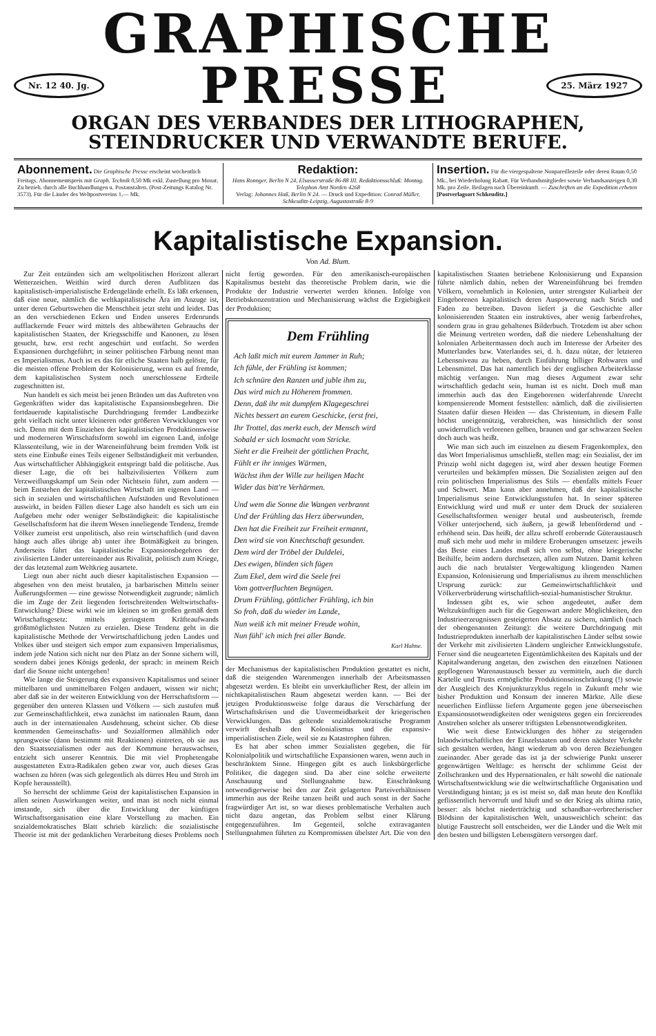GRAPHISCHE
Nr. 12 40. Jg. PRESSE 25. März 1927
ORGAN DES VERBANDES DER LITHOGRAPHEN,
STEINDRUCKER UND VERWANDTE BERUFE.
Abonnement. Die Graphische Presse erscheint wöchentlich Freitags. Abonnementspreis mit Graph. Technik 0,50 Mk exkl. Zustellung pro Monat. Zu bezieh. durch alle Buchhandlungen u. Postanstalten. (Post-Zeitungs Katalog Nr. 3573). Für die Länder des Weltpostvereins 1,— Mk.
Redaktion:
Hans Ronnger, Berlin N 24, Elsasserstraße 86-88 III. Redaktionsschluß: Montag. Telephon Amt Norden 4268
Verlag: Johannes Haß, Berlin N 24. — Druck und Expedition: Conrad Müller, Schkeuditz-Leipzig, Augustastraße 8-9
Insertion. Für die viergespaltene Nonpareillezeile oder deren Raum 0,50 Mk., bei Wiederholung Rabatt. Für Verbandsmitglieder sowie Verbandsanzeigen 0,30 Mk. pro Zeile. Beilagen nach Übereinkunft. — Zuschriften an die Expedition erbeten [Postverlagsort Schkeuditz.]
Kapitalistische Expansion.
Von Ad. Blum.
Zur Zeit entzünden sich am weltpolitischen Horizont allerart Wetterzeichen. Weithin wird durch deren Aufblitzen das kapitalistisch-imperialistische Erdengelände erhellt. Es läßt erkennen, daß eine neue, nämlich die weltkapitalistische Ära im Anzuge ist, unter deren Geburtswehen die Menschheit jetzt steht und leidet. Das an den verschiedenen Ecken und Enden unseres Erdenrunds aufflackernde Feuer wird mittels des altbewährten Gebrauchs der kapitalistischen Staaten, der Kriegsschiffe und Kanonen, zu lösen gesucht, bzw. erst recht angeschürt und entfacht. So werden Expansionen durchgeführt; in seiner politischen Färbung nennt man es Imperialismus. Auch ist es das für etliche Staaten halb gelöste, für die meisten offene Problem der Kolonisierung, wenn es auf fremde, dem kapitalistischen System noch unerschlossene Erdteile zugeschnitten ist.
Nun handelt es sich meist bei jenen Bränden um das Auftreten von Gegenkräften wider das kapitalistische Expansionsbegehren. Die fortdauernde kapitalistische Durchdringung fremder Landbezirke geht vielfach nicht unter kleineren oder größeren Verwicklungen vor sich. Denn mit dem Einziehen der kapitalistischen Produktionsweise und moderneren Wirtschaftsform sowohl im eigenen Land, infolge Klassenteilung, wie in der Wareneinführung beim fremden Volk ist stets eine Einbuße eines Teils eigener Selbständigkeit mit verbunden. Aus wirtschaftlicher Abhängigkeit entspringt bald die politische. Aus dieser Lage, die oft bei halbzivilisierten Völkern zum Verzweiflungskampf um Sein oder Nichtsein führt, zum andern — beim Entstehen der kapitalistischen Wirtschaft im eigenen Land — sich in sozialen und wirtschaftlichen Aufständen und Revolutionen auswirkt, in beiden Fällen dieser Lage also handelt es sich um ein Aufgeben mehr oder weniger Selbständigkeit: die kapitalistische Gesellschaftsform hat die ihrem Wesen inneliegende Tendenz, fremde Völker zumeist erst unpolitisch, also rein wirtschaftlich (und davon hängt auch alles übrige ab) unter ihre Botmäßigkeit zu bringen. Anderseits führt das kapitalistische Expansionsbegehren der zivilisierten Länder untereinander aus Rivalität, politisch zum Kriege, der das letztemal zum Weltkrieg ausartete.
Liegt nun aber nicht auch dieser kapitalistischen Expansion — abgesehen von den meist brutalen, ja barbarischen Mitteln seiner Äußerungsformen — eine gewisse Notwendigkeit zugrunde; nämlich die im Zuge der Zeit liegenden fortschreitenden Weltwirtschafts-Entwicklung? Diese wirkt wie im kleinen so im großen gemäß dem Wirtschaftsgesetz: mittels geringstem Kräfteaufwands größtmöglichsten Nutzen zu erzielen. Diese Tendenz geht in die kapitalistische Methode der Verwirtschaftlichung jeden Landes und Volkes über und steigert sich empor zum expansiven Imperialismus, indem jede Nation sich nicht nur den Platz an der Sonne sichern will, sondern dabei jenes Königs gedenkt, der sprach: in meinem Reich darf die Sonne nicht untergehen!
Wie lange die Steigerung des expansiven Kapitalismus und seiner mittelbaren und unmittelbaren Folgen andauert, wissen wir nicht; aber daß sie in der weiteren Entwicklung von der Herrschaftsform — gegenüber den unteren Klassen und Völkern — sich zustufen muß zur Gemeinschaftlichkeit, etwa zunächst im nationalen Raum, dann auch in der internationalen Ausdehnung, scheint sicher. Ob diese kommenden Gemeinschafts- und Sozialformen allmählich oder sprungweise (dann bestimmt mit Reaktionen) eintreten, ob sie aus den Staatssozialismen oder aus der Kommune herauswachsen, entzieht sich unserer Kenntnis. Die mit viel Prophetengabe ausgestatteten Extra-Radikalen geben zwar vor, auch dieses Gras wachsen zu hören (was sich gelegentlich als dürres Heu und Stroh im Kopfe herausstellt).
So herrscht der schlimme Geist der kapitalistischen Expansion in allen seinen Auswirkungen weiter, und man ist noch nicht einmal imstande, sich über die Entwicklung der künftigen Wirtschaftsorganisation eine klare Vorstellung zu machen. Ein sozialdemokratisches Blatt schrieb kürzlich: die sozialistische Theorie ist mit der gedanklichen Verarbeitung dieses Problems noch nicht fertig geworden. Für den amerikanisch-europäischen Kapitalismus besteht das theoretische Problem darin, wie die Produkte der Industrie verwertet werden können. Infolge von Betriebskonzentration und Mechanisierung wächst die Ergiebigkeit der Produktion;
Dem Frühling
Ach laßt mich mit eurem Jammer in Ruh;
Ich fühle, der Frühling ist kommen;
Ich schnüre den Ranzen und juble ihm zu,
Das wird mich zu Höherem frommen.
Denn, daß ihr mit dumpfem Klagegeschrei
Nichts bessert an eurem Geschicke, (erst frei,
Ihr Trottel, das merkt euch, der Mensch wird
Sobald er sich losmacht vom Stricke.
Sieht er die Freiheit der göttlichen Pracht,
Fühlt er ihr inniges Wärmen,
Wächst ihm der Wille zur heiligen Macht
Wider das bitt're Verhärmen.
Und wem die Sonne die Wangen verbrannt
Und der Frühling das Herz überwunden,
Den hat die Freiheit zur Freiheit ermannt,
Den wird sie von Knechtschaft gesunden.
Dem wird der Tröbel der Duldelei,
Des ewigen, blinden sich fügen
Zum Ekel, dem wird die Seele frei
Vom gottverfluchten Begnügen.
Drum Frühling, göttlicher Frühling, ich bin
So froh, daß du wieder im Lande,
Nun weiß ich mit meiner Freude wohin,
Nun fühl' ich mich frei aller Bande.
Karl Hahne.
der Mechanismus der kapitalistischen Produktion gestattet es nicht, daß die steigenden Warenmengen innerhalb der Arbeitsmassen abgesetzt werden. Es bleibt ein unverkäuflicher Rest, der allein im nichtkapitalistischen Raum abgesetzt werden kann. — Bei der jetzigen Produktionsweise folge daraus die Verschärfung der Wirtschaftskrisen und die Unvermeidbarkeit der kriegerischen Verwicklungen. Das geltende sozialdemokratische Programm verwirft deshalb den Kolonialismus und die expansiv-imperialistischen Ziele, weil sie zu Katastrophen führen.
Es hat aber schon immer Sozialisten gegeben, die für Kolonialpolitik und wirtschaftliche Expansionen waren, wenn auch in beschränktem Sinne. Hingegen gibt es auch linksbürgerliche Politiker, die dagegen sind. Da aber eine solche erweiterte Anschauung und Stellungnahme bzw. Einschränkung notwendigerweise bei den zur Zeit gelagerten Parteiverhältnissen immerhin aus der Reihe tanzen heißt und auch sonst in der Sache fragwürdiger Art ist, so war dieses problematische Verhalten auch nicht dazu angetan, das Problem selbst einer Klärung entgegenzuführen. Im Gegenteil, solche extravaganten Stellungnahmen führten zu Kompromissen übelster Art. Die von den kapitalistischen Staaten betriebene Kolonisierung und Expansion führte nämlich dahin, neben der Wareneinführung bei fremden Völkern, vornehmlich in Kolonien, unter strengster Kuliarbeit der Eingeborenen kapitalistisch deren Auspowerung nach Strich und Faden zu betreiben. Davon liefert ja die Geschichte aller kolonisierenden Staaten ein instruktives, aber wenig farbenfrohes, sondern grau in grau gehaltenes Bilderbuch. Trotzdem ist aber schon die Meinung vertreten worden, daß die niedere Lebenshaltung der kolonialen Arbeitermassen doch auch im Interesse der Arbeiter des Mutterlandes bzw. Vaterlandes sei, d. h. dazu nütze, der letzteren Lebensniveau zu heben, durch Einführung billiger Rohwaren und Lebensmittel. Das hat namentlich bei der englischen Arbeiterklasse mächtig verfangen. Nun mag dieses Argument zwar sehr wirtschaftlich gedacht sein, human ist es nicht. Doch muß man immerhin auch das den Eingeborenen widerfahrende Unrecht kompensierende Moment feststellen: nämlich, daß die zivilisierten Staaten dafür diesen Heiden — das Christentum, in diesem Falle höchst uneigennützig, verabreichen, was hinsichtlich der sonst unwiderruflich verlorenen gelben, braunen und gar schwarzen Seelen doch auch was heißt.
Wie man sich auch im einzelnen zu diesem Fragenkomplex, den das Wort Imperialismus umschließt, stellen mag: ein Sozialist, der im Prinzip wohl nicht dagegen ist, wird aber dessen heutige Formen verurteilen und bekämpfen müssen. Die Sozialisten zeigen auf den rein politischen Imperialismus des Stils — ebenfalls mittels Feuer und Schwert. Man kann aber annehmen, daß der kapitalistische Imperialismus seine Entwicklungsstufen hat. In seiner späteren Entwicklung wird und muß er unter dem Druck der sozialeren Gesellschaftsformen weniger brutal und ausbeuterisch, fremde Völker unterjochend, sich äußern, ja gewiß lebenfördernd und -erhöhend sein. Das heißt, der allzu schroff erobernde Güteraustausch muß sich mehr und mehr in mildere Eroberungen umsetzen: jeweils das Beste eines Landes muß sich von selbst, ohne kriegerische Beihilfe, beim andern durchsetzen, allen zum Nutzen. Damit kehren auch die nach brutalster Vergewaltigung klingenden Namen Expansion, Kolonisierung und Imperialismus zu ihrem menschlichen Ursprung zurück: zur Gemeinwirtschaftlichkeit und Völkerverbrüderung wirtschaftlich-sozial-humanistischer Struktur.
Indessen gibt es, wie schon angedeutet, außer dem Weltzukünftigen auch für die Gegenwart andere Möglichkeiten, den Industrieerzeugnissen gesteigerten Absatz zu sichern, nämlich (nach der obengenannten Zeitung): die weitere Durchdringung mit Industrieprodukten innerhalb der kapitalistischen Länder selbst sowie der Verkehr mit zivilisierten Ländern ungleicher Entwicklungsstufe. Ferner sind die neugearteten Eigentümlichkeiten des Kapitals und der Kapitalwanderung angetan, den zwischen den einzelnen Nationen gepflogenen Warenaustausch besser zu vermitteln, auch die durch Kartelle und Trusts ermöglichte Produktionseinschränkung (!) sowie der Ausgleich des Konjunkturzyklus regeln in Zukunft mehr wie bisher Produktion und Konsum der inneren Märkte. Alle diese neuerlichen Einflüsse liefern Argumente gegen jene überseeischen Expansionsnotwendigkeiten oder wenigstens gegen ein forcierendes Anstreben solcher als unserer triftigsten Lebensnotwendigkeiten.
Wie weit diese Entwicklungen des höher zu steigernden Inlandwirtschaftlichen der Einzelstaaten und deren nächster Verkehr sich gestalten werden, hängt wiederum ab von deren Beziehungen zueinander. Aber gerade das ist ja der schwierige Punkt unserer gegenwärtigen Weltlage: es herrscht der schlimme Geist der Zollschranken und des Hypernationalen, er hält sowohl die nationale Wirtschaftsentwicklung wie die weltwirtschaftliche Organisation und Verständigung hintan; ja es ist meist so, daß man heute den Konflikt geflissentlich hervorruft und häuft und so der Krieg als ultima ratio, besser: als höchst niederträchtig und schandbar-verbrecherischer Blödsinn der kapitalistischen Welt, unausweichlich scheint: das blutige Faustrecht soll entscheiden, wer die Länder und die Welt mit den besten und billigsten Lebensgütern versorgen darf.